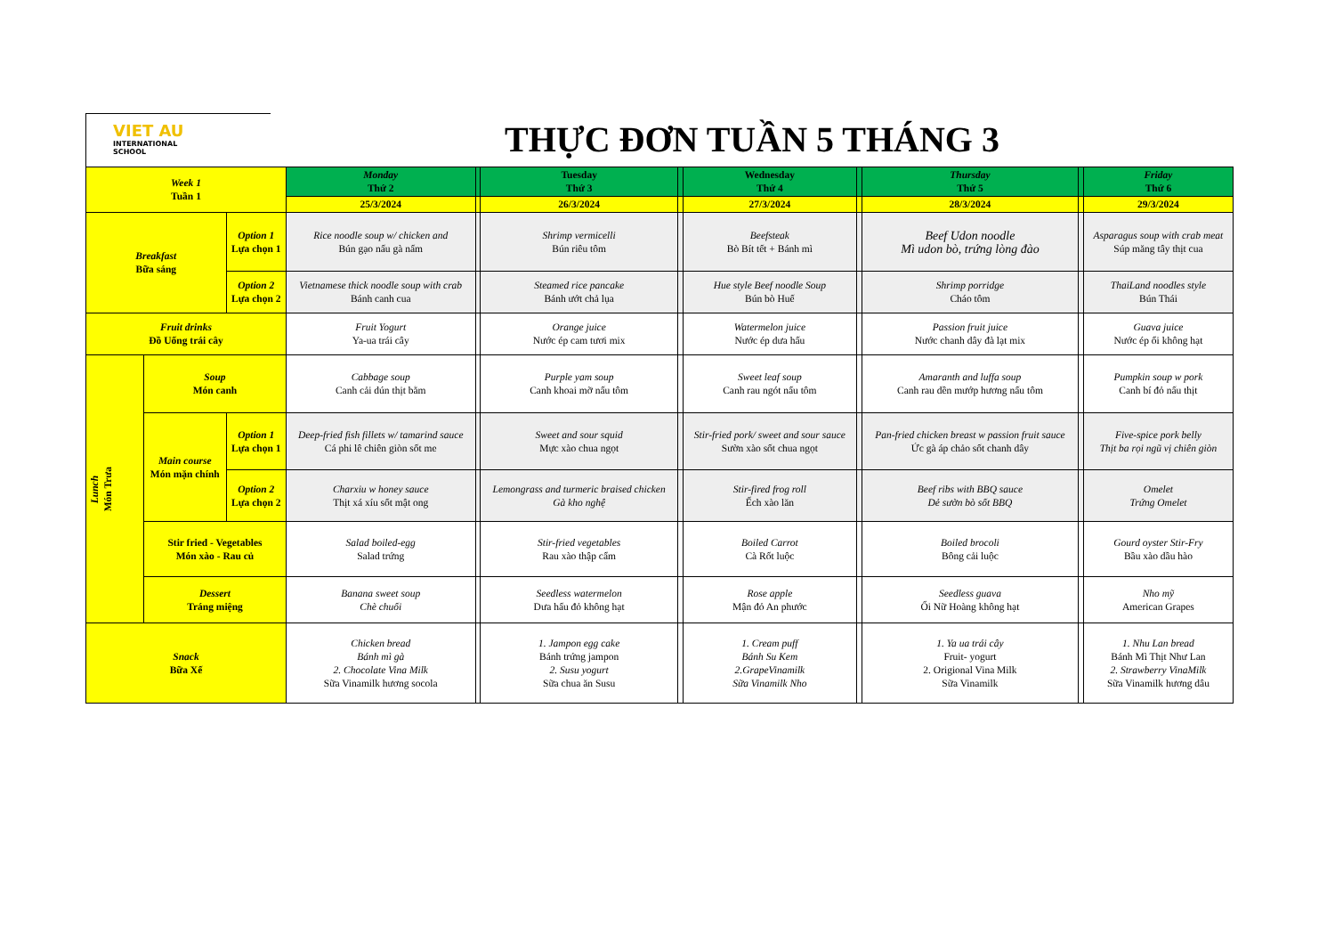VIET AU
INTERNATIONAL
SCHOOL
THỰC ĐƠN TUẦN 5 THÁNG 3
| Week 1 Tuần 1 | | | Monday Thứ 2 | | Tuesday Thứ 3 | | Wednesday Thứ 4 | | Thursday Thứ 5 | | Friday Thứ 6 |
| | | | 25/3/2024 | | 26/3/2024 | | 27/3/2024 | | 28/3/2024 | | 29/3/2024 |
| Breakfast Bữa sáng | | Option 1 Lựa chọn 1 | Rice noodle soup w/ chicken and Bún gạo nấu gà nấm | | Shrimp vermicelli Bún riêu tôm | | Beefsteak Bò Bít tết + Bánh mì | | Beef Udon noodle Mì udon bò, trứng lòng đào | | Asparagus soup with crab meat Súp măng tây thịt cua |
| | | Option 2 Lựa chọn 2 | Vietnamese thick noodle soup with crab Bánh canh cua | | Steamed rice pancake Bánh ướt chả lụa | | Hue style Beef noodle Soup Bún bò Huế | | Shrimp porridge Cháo tôm | | ThaiLand noodles style Bún Thái |
| Fruit drinks Đồ Uống trái cây | | | Fruit Yogurt Ya-ua trái cây | | Orange juice Nước ép cam tươi mix | | Watermelon juice Nước ép dưa hấu | | Passion fruit juice Nước chanh dây đà lạt mix | | Guava juice Nước ép ổi không hạt |
| Lunch Món Trưa | Soup Món canh | | Cabbage soup Canh cải dún thịt bằm | | Purple yam soup Canh khoai mỡ nấu tôm | | Sweet leaf soup Canh rau ngót nấu tôm | | Amaranth and luffa soup Canh rau dền mướp hương nấu tôm | | Pumpkin soup w pork Canh bí đỏ nấu thịt |
| | Main course Món mặn chính | Option 1 Lựa chọn 1 | Deep-fried fish fillets w/ tamarind sauce Cá phi lê chiên giòn sốt me | | Sweet and sour squid Mực xào chua ngọt | | Stir-fried pork/ sweet and sour sauce Sườn xào sốt chua ngọt | | Pan-fried chicken breast w passion fruit sauce Ức gà áp chảo sốt chanh dây | | Five-spice pork belly Thịt ba rọi ngũ vị chiên giòn |
| | | Option 2 Lựa chọn 2 | Charxiu w honey sauce Thịt xá xíu sốt mật ong | | Lemongrass and turmeric braised chicken Gà kho nghệ | | Stir-fired frog roll Ếch xào lăn | | Beef ribs with BBQ sauce Dẻ sườn bò sốt BBQ | | Omelet Trứng Omelet |
| | Stir fried - Vegetables Món xào - Rau củ | | Salad boiled-egg Salad trứng | | Stir-fried vegetables Rau xào thập cẩm | | Boiled Carrot Cà Rốt luộc | | Boiled brocoli Bông cải luộc | | Gourd oyster Stir-Fry Bầu xào dầu hào |
| | Dessert Tráng miệng | | Banana sweet soup Chè chuối | | Seedless watermelon Dưa hấu đỏ không hạt | | Rose apple Mận đỏ An phước | | Seedless guava Ổi Nữ Hoàng không hạt | | Nho mỹ American Grapes |
| Snack Bữa Xế | | | Chicken bread Bánh mì gà 2. Chocolate Vina Milk Sữa Vinamilk hương socola | | 1. Jampon egg cake Bánh trứng jampon 2. Susu yogurt Sữa chua ăn Susu | | 1. Cream puff Bánh Su Kem 2.GrapeVinamilk Sữa Vinamilk Nho | | 1. Ya ua trái cây Fruit- yogurt 2. Origional Vina Milk Sữa Vinamilk | | 1. Nhu Lan bread Bánh Mì Thịt Như Lan 2. Strawberry VinaMilk Sữa Vinamilk hương dâu |